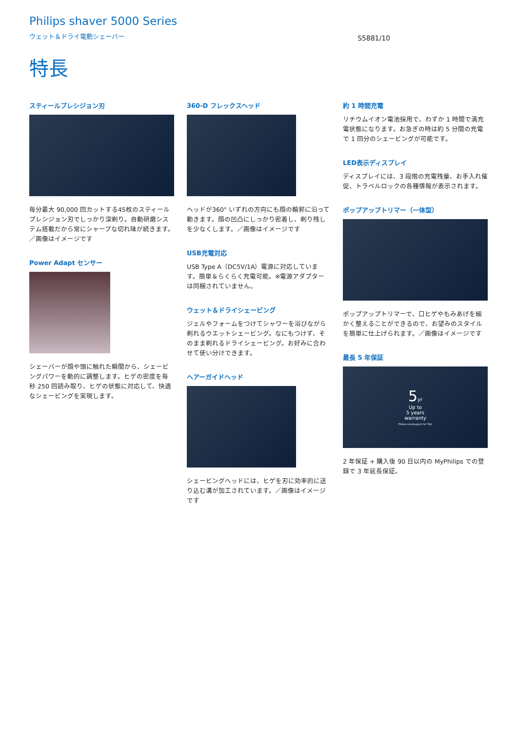Philips shaver 5000 Series
ウェット＆ドライ電動シェーバー
S5881/10
特長
スティールプレシジョン刃
毎分最大 90,000 回カットする45枚のスティールプレシジョン刃でしっかり深剃り。自動研磨システム搭載だから常にシャープな切れ味が続きます。 ／画像はイメージです
Power Adapt センサー
シェーバーが顔や頭に触れた瞬間から、シェービングパワーを動的に調整します。ヒゲの密度を毎秒 250 回読み取り、ヒゲの状態に対応して、快適なシェービングを実現します。
360-D フレックスヘッド
ヘッドが360° いずれの方向にも顔の輪郭に沿って動きます。顔の凹凸にしっかり密着し、剃り残しを少なくします。／画像はイメージです
USB充電対応
USB Type A（DC5V/1A）電源に対応しています。簡単＆らくらく充電可能。※電源アダプターは同梱されていません。
ウェット＆ドライシェービング
ジェルやフォームをつけてシャワーを浴びながら剃れるウエットシェービング。なにもつけず、そのまま剃れるドライシェービング。お好みに合わせて使い分けできます。
ヘアーガイドヘッド
シェービングヘッドには、ヒゲを刃に効率的に送り込む溝が加工されています。／画像はイメージです
約 1 時間充電
リチウムイオン電池採用で、わずか 1 時間で満充電状態になります。お急ぎの時は約 5 分間の充電で 1 回分のシェービングが可能です。
LED表示ディスプレイ
ディスプレイには、3 段階の充電残量、お手入れ催促、トラベルロックの各種情報が表示されます。
ポップアップトリマー（一体型）
ポップアップトリマーで、口ヒゲやもみあげを細かく整えることができるので、お望みのスタイルを簡単に仕上げられます。／画像はイメージです
最長 5 年保証
5yr
Up to
5 years
warranty
Philips.com/support for T&C
2 年保証 + 購入後 90 日以内の MyPhilips での登録で 3 年延長保証。